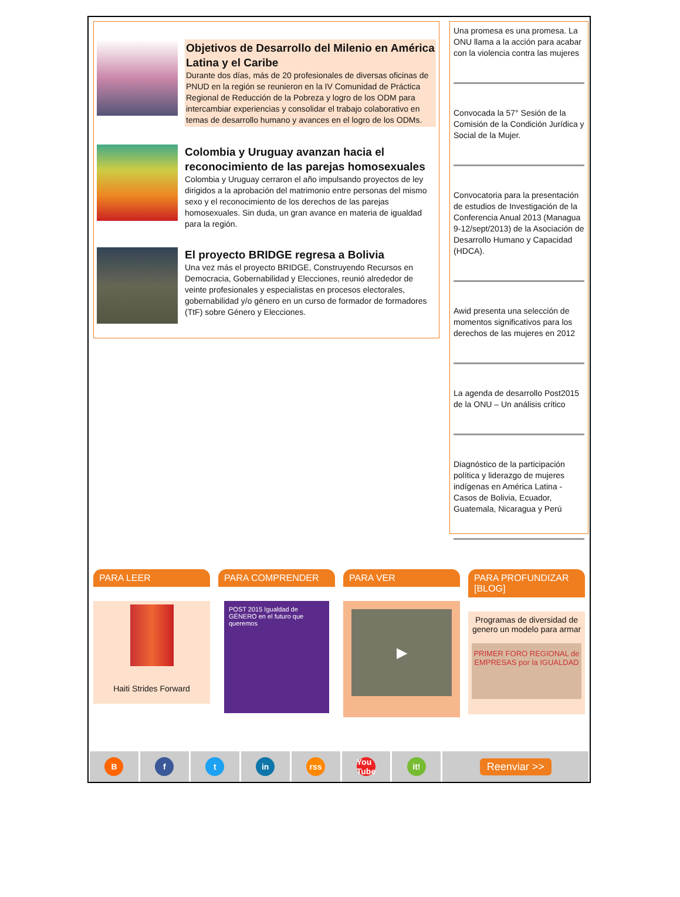Objetivos de Desarrollo del Milenio en América Latina y el Caribe
Durante dos días, más de 20 profesionales de diversas oficinas de PNUD en la región se reunieron en la IV Comunidad de Práctica Regional de Reducción de la Pobreza y logro de los ODM para intercambiar experiencias y consolidar el trabajo colaborativo en temas de desarrollo humano y avances en el logro de los ODMs.
Colombia y Uruguay avanzan hacia el reconocimiento de las parejas homosexuales
Colombia y Uruguay cerraron el año impulsando proyectos de ley dirigidos a la aprobación del matrimonio entre personas del mismo sexo y el reconocimiento de los derechos de las parejas homosexuales. Sin duda, un gran avance en materia de igualdad para la región.
El proyecto BRIDGE regresa a Bolivia
Una vez más el proyecto BRIDGE, Construyendo Recursos en Democracia, Gobernabilidad y Elecciones, reunió alrededor de veinte profesionales y especialistas en procesos electorales, gobernabilidad y/o género en un curso de formador de formadores (TtF) sobre Género y Elecciones.
Una promesa es una promesa. La ONU llama a la acción para acabar con la violencia contra las mujeres
Convocada la 57° Sesión de la Comisión de la Condición Jurídica y Social de la Mujer.
Convocatoria para la presentación de estudios de Investigación de la Conferencia Anual 2013 (Managua 9-12/sept/2013) de la Asociación de Desarrollo Humano y Capacidad (HDCA).
Awid presenta una selección de momentos significativos para los derechos de las mujeres en 2012
La agenda de desarrollo Post2015 de la ONU – Un análisis crítico
Diagnóstico de la participación política y liderazgo de mujeres indígenas en América Latina - Casos de Bolivia, Ecuador, Guatemala, Nicaragua y Perú
PARA LEER
Haiti Strides Forward
PARA COMPRENDER
POST 2015 Igualdad de GÉNERO en el futuro que queremos
PARA VER
▶
PARA PROFUNDIZAR [BLOG]
Programas de diversidad de genero un modelo para armar
PRIMER FORO REGIONAL de EMPRESAS por la IGUALDAD
B f t in rss You Tube it!
Reenviar >>